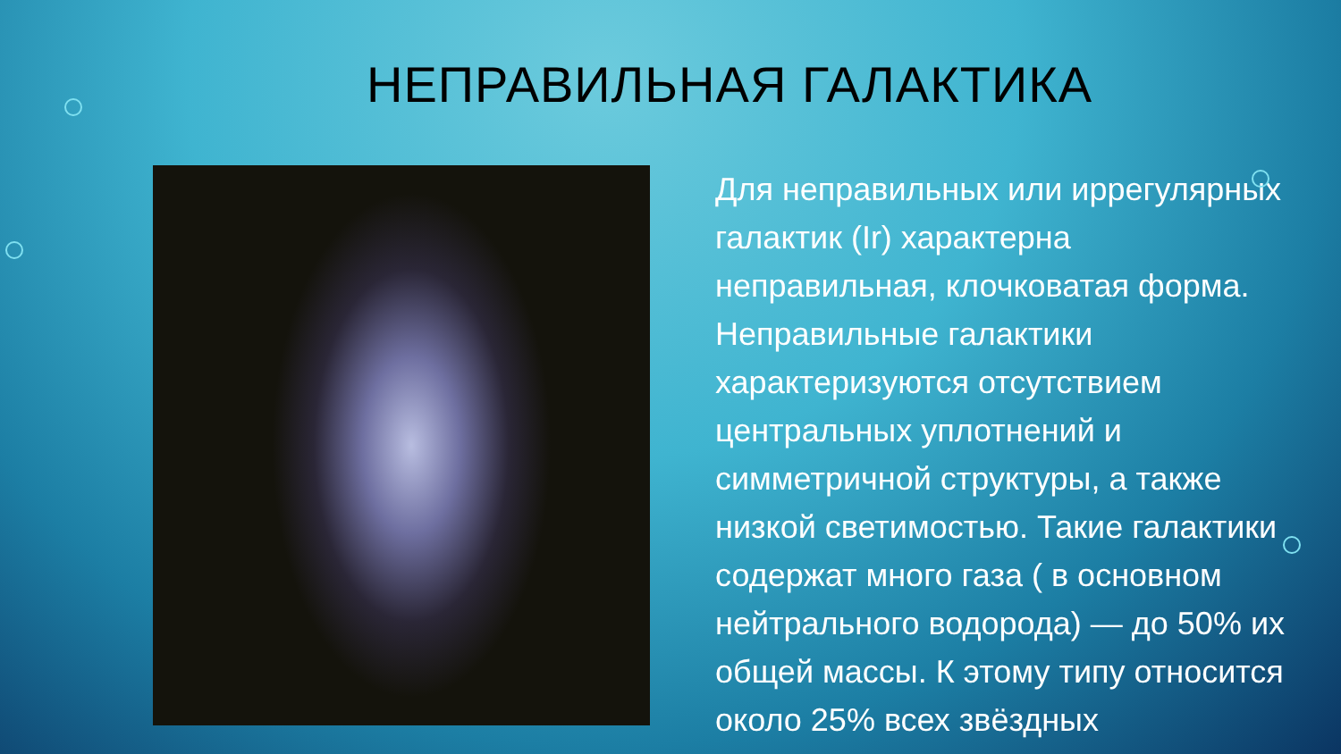НЕПРАВИЛЬНАЯ ГАЛАКТИКА
Для неправильных или иррегулярных галактик (Ir) характерна неправильная, клочковатая форма. Неправильные галактики характеризуются отсутствием центральных уплотнений и симметричной структуры, а также низкой светимостью. Такие галактики содержат много газа ( в основном нейтрального водорода) — до 50% их общей массы. К этому типу относится около 25% всех звёздных